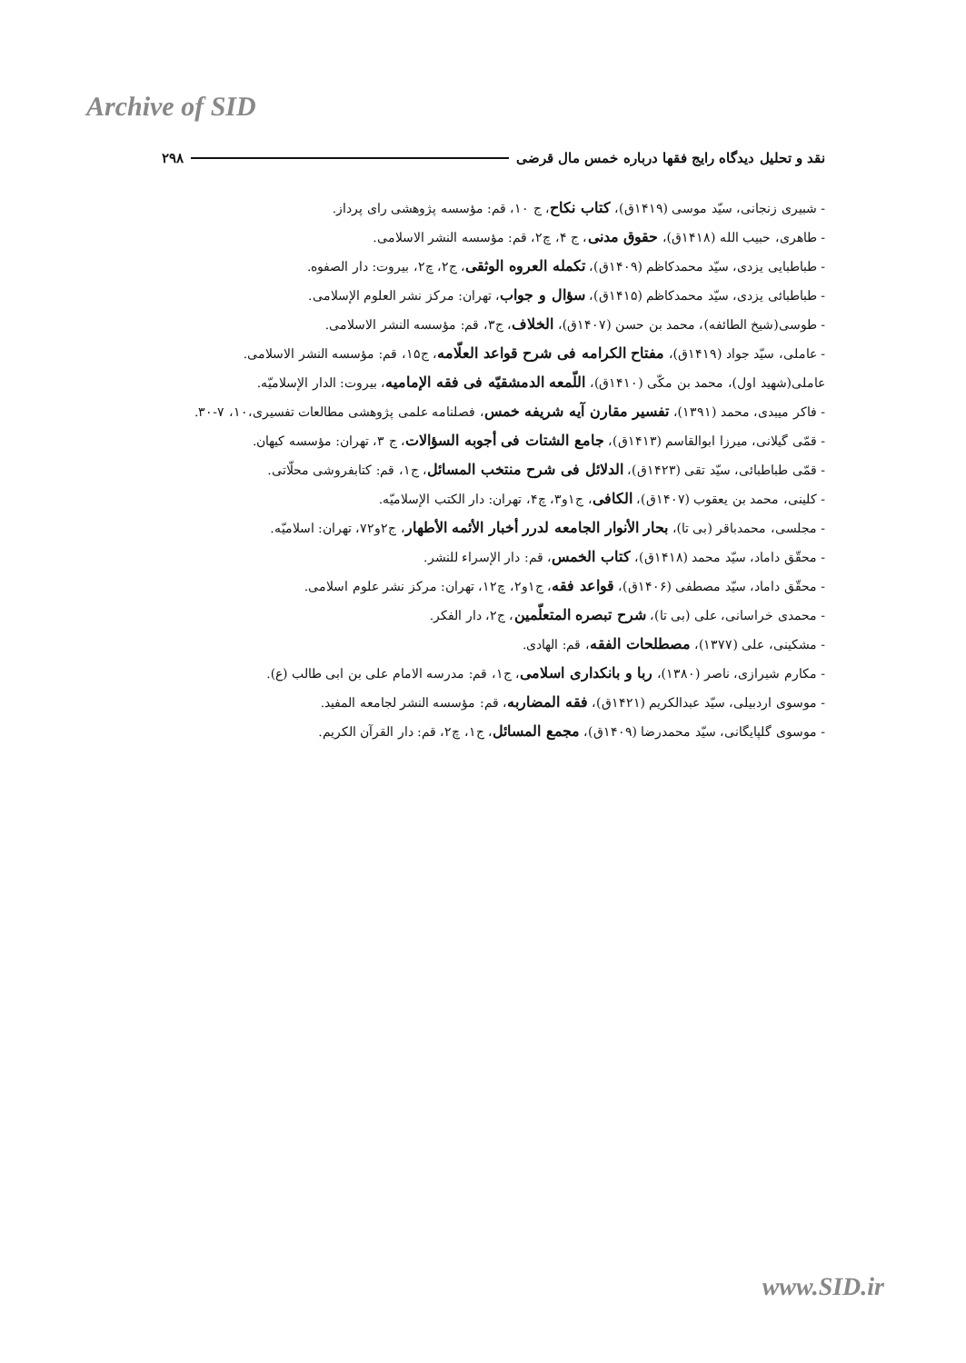Archive of SID
نقد و تحلیل دیدگاه رایج فقها درباره خمس مال قرضی ۲۹۸
- شبیری زنجانی، سیّد موسی (۱۴۱۹ق)، کتاب نکاح، ج ۱۰، قم: مؤسسه پژوهشی رای پرداز.
- طاهری، حبیب الله (۱۴۱۸ق)، حقوق مدنی، ج ۴، چ۲، قم: مؤسسه النشر الاسلامی.
- طباطبایی یزدی، سیّد محمدکاظم (۱۴۰۹ق)، تکمله العروه الوثقی، ج۲، چ۲، بیروت: دار الصفوه.
- طباطبائی یزدی، سیّد محمدکاظم (۱۴۱۵ق)، سؤال و جواب، تهران: مرکز نشر العلوم الإسلامی.
- طوسی(شیخ الطائفه)، محمد بن حسن (۱۴۰۷ق)، الخلاف، ج۳، قم: مؤسسه النشر الاسلامی.
- عاملی، سیّد جواد (۱۴۱۹ق)، مفتاح الکرامه فی شرح قواعد العلّامه، ج۱۵، قم: مؤسسه النشر الاسلامی.
عاملی(شهید اول)، محمد بن مکّی (۱۴۱۰ق)، اللّمعه الدمشقیّه فی فقه الإمامیه، بیروت: الدار الإسلامیّه.
- فاکر میبدی، محمد (۱۳۹۱)، تفسیر مقارن آیه شریفه خمس، فصلنامه علمی پژوهشی مطالعات تفسیری،۱۰، ۷-۳۰.
- قمّی گیلانی، میرزا ابوالقاسم (۱۴۱۳ق)، جامع الشتات فی أجوبه السؤالات، ج ۳، تهران: مؤسسه کیهان.
- قمّی طباطبائی، سیّد تقی (۱۴۲۳ق)، الدلائل فی شرح منتخب المسائل، ج۱، قم: کتابفروشی محلّاتی.
- کلینی، محمد بن یعقوب (۱۴۰۷ق)، الکافی، ج۱و۳، چ۴، تهران: دار الکتب الإسلامیّه.
- مجلسی، محمدباقر (بی تا)، بحار الأنوار الجامعه لدرر أخبار الأئمه الأطهار، ج۲و۷۲، تهران: اسلامیّه.
- محقّق داماد، سیّد محمد (۱۴۱۸ق)، کتاب الخمس، قم: دار الإسراء للنشر.
- محقّق داماد، سیّد مصطفی (۱۴۰۶ق)، قواعد فقه، ج۱و۲، چ۱۲، تهران: مرکز نشر علوم اسلامی.
- محمدی خراسانی، علی (بی تا)، شرح تبصره المتعلّمین، ج۲، دار الفکر.
- مشکینی، علی (۱۳۷۷)، مصطلحات الفقه، قم: الهادی.
- مکارم شیرازی، ناصر (۱۳۸۰)، ربا و بانکداری اسلامی، ج۱، قم: مدرسه الامام علی بن ابی طالب (ع).
- موسوی اردبیلی، سیّد عبدالکریم (۱۴۲۱ق)، فقه المضاربه، قم: مؤسسه النشر لجامعه المفید.
- موسوی گلپایگانی، سیّد محمدرضا (۱۴۰۹ق)، مجمع المسائل، ج۱، چ۲، قم: دار القرآن الکریم.
www.SID.ir